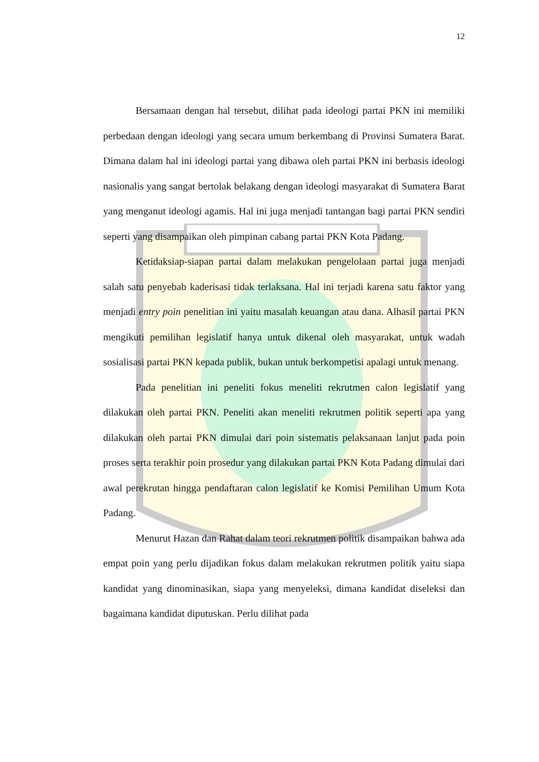12
Bersamaan dengan hal tersebut, dilihat pada ideologi partai PKN ini memiliki perbedaan dengan ideologi yang secara umum berkembang di Provinsi Sumatera Barat. Dimana dalam hal ini ideologi partai yang dibawa oleh partai PKN ini berbasis ideologi nasionalis yang sangat bertolak belakang dengan ideologi masyarakat di Sumatera Barat yang menganut ideologi agamis. Hal ini juga menjadi tantangan bagi partai PKN sendiri seperti yang disampaikan oleh pimpinan cabang partai PKN Kota Padang.
Ketidaksiap-siapan partai dalam melakukan pengelolaan partai juga menjadi salah satu penyebab kaderisasi tidak terlaksana. Hal ini terjadi karena satu faktor yang menjadi entry poin penelitian ini yaitu masalah keuangan atau dana. Alhasil partai PKN mengikuti pemilihan legislatif hanya untuk dikenal oleh masyarakat, untuk wadah sosialisasi partai PKN kepada publik, bukan untuk berkompetisi apalagi untuk menang.
Pada penelitian ini peneliti fokus meneliti rekrutmen calon legislatif yang dilakukan oleh partai PKN. Peneliti akan meneliti rekrutmen politik seperti apa yang dilakukan oleh partai PKN dimulai dari poin sistematis pelaksanaan lanjut pada poin proses serta terakhir poin prosedur yang dilakukan partai PKN Kota Padang dimulai dari awal perekrutan hingga pendaftaran calon legislatif ke Komisi Pemilihan Umum Kota Padang.
Menurut Hazan dan Rahat dalam teori rekrutmen politik disampaikan bahwa ada empat poin yang perlu dijadikan fokus dalam melakukan rekrutmen politik yaitu siapa kandidat yang dinominasikan, siapa yang menyeleksi, dimana kandidat diseleksi dan bagaimana kandidat diputuskan. Perlu dilihat pada